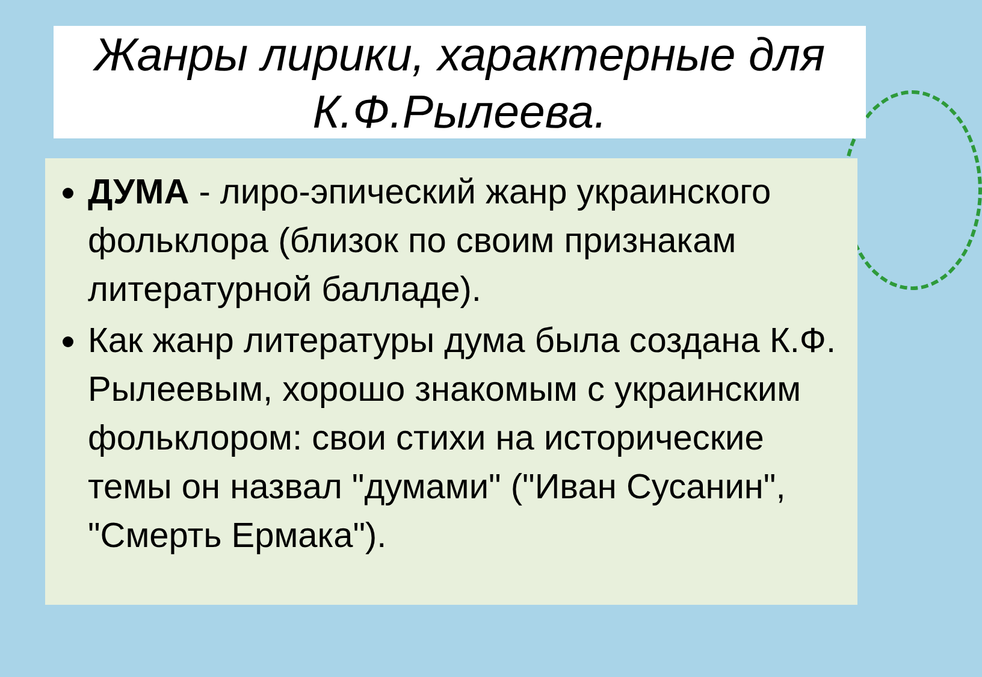Жанры лирики, характерные для
К.Ф.Рылеева.
ДУМА - лиро-эпический жанр украинского фольклора (близок по своим признакам литературной балладе).
Как жанр литературы дума была создана К.Ф. Рылеевым, хорошо знакомым с украинским фольклором: свои стихи на исторические темы он назвал "думами" ("Иван Сусанин", "Смерть Ермака").